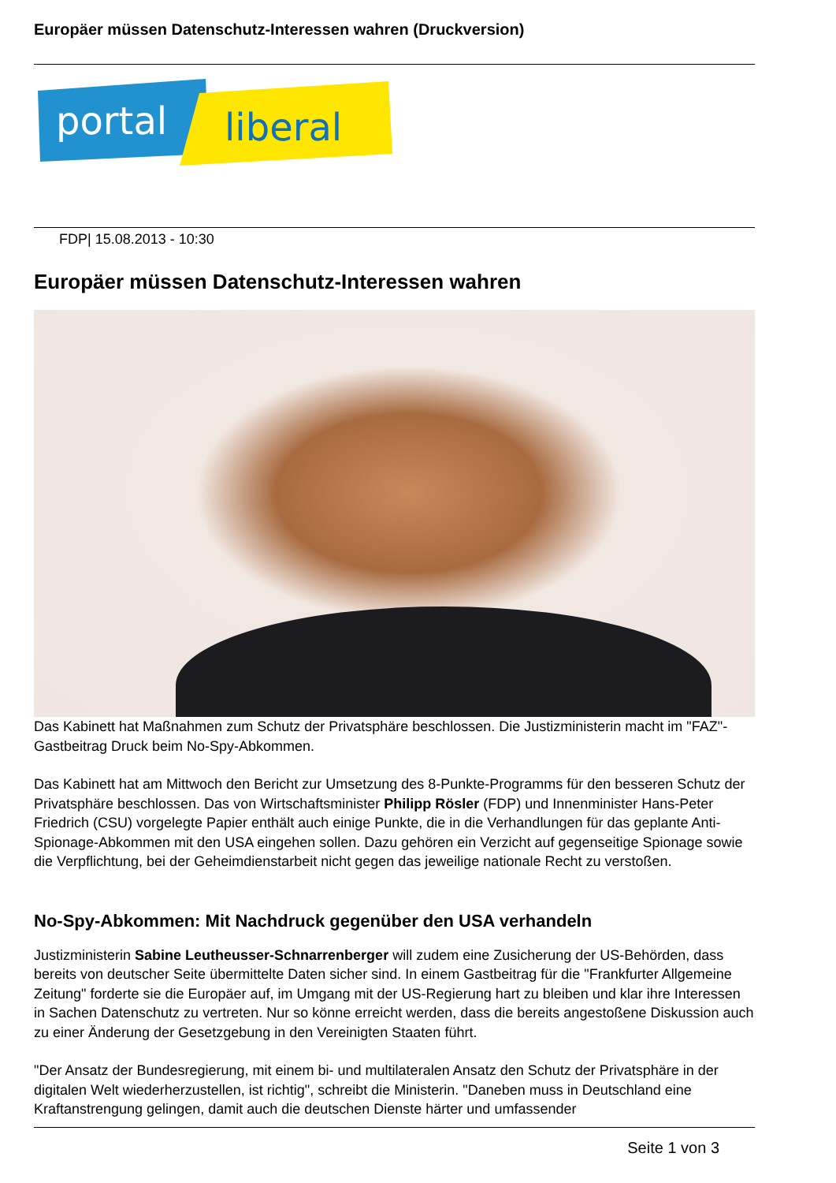Europäer müssen Datenschutz-Interessen wahren (Druckversion)
portal
liberal
FDP| 15.08.2013 - 10:30
Europäer müssen Datenschutz-Interessen wahren
Das Kabinett hat Maßnahmen zum Schutz der Privatsphäre beschlossen. Die Justizministerin macht im "FAZ"-Gastbeitrag Druck beim No-Spy-Abkommen.
Das Kabinett hat am Mittwoch den Bericht zur Umsetzung des 8-Punkte-Programms für den besseren Schutz der Privatsphäre beschlossen. Das von Wirtschaftsminister Philipp Rösler (FDP) und Innenminister Hans-Peter Friedrich (CSU) vorgelegte Papier enthält auch einige Punkte, die in die Verhandlungen für das geplante Anti-Spionage-Abkommen mit den USA eingehen sollen. Dazu gehören ein Verzicht auf gegenseitige Spionage sowie die Verpflichtung, bei der Geheimdienstarbeit nicht gegen das jeweilige nationale Recht zu verstoßen.
No-Spy-Abkommen: Mit Nachdruck gegenüber den USA verhandeln
Justizministerin Sabine Leutheusser-Schnarrenberger will zudem eine Zusicherung der US-Behörden, dass bereits von deutscher Seite übermittelte Daten sicher sind. In einem Gastbeitrag für die "Frankfurter Allgemeine Zeitung" forderte sie die Europäer auf, im Umgang mit der US-Regierung hart zu bleiben und klar ihre Interessen in Sachen Datenschutz zu vertreten. Nur so könne erreicht werden, dass die bereits angestoßene Diskussion auch zu einer Änderung der Gesetzgebung in den Vereinigten Staaten führt.
"Der Ansatz der Bundesregierung, mit einem bi- und multilateralen Ansatz den Schutz der Privatsphäre in der digitalen Welt wiederherzustellen, ist richtig", schreibt die Ministerin. "Daneben muss in Deutschland eine Kraftanstrengung gelingen, damit auch die deutschen Dienste härter und umfassender
Seite 1 von 3